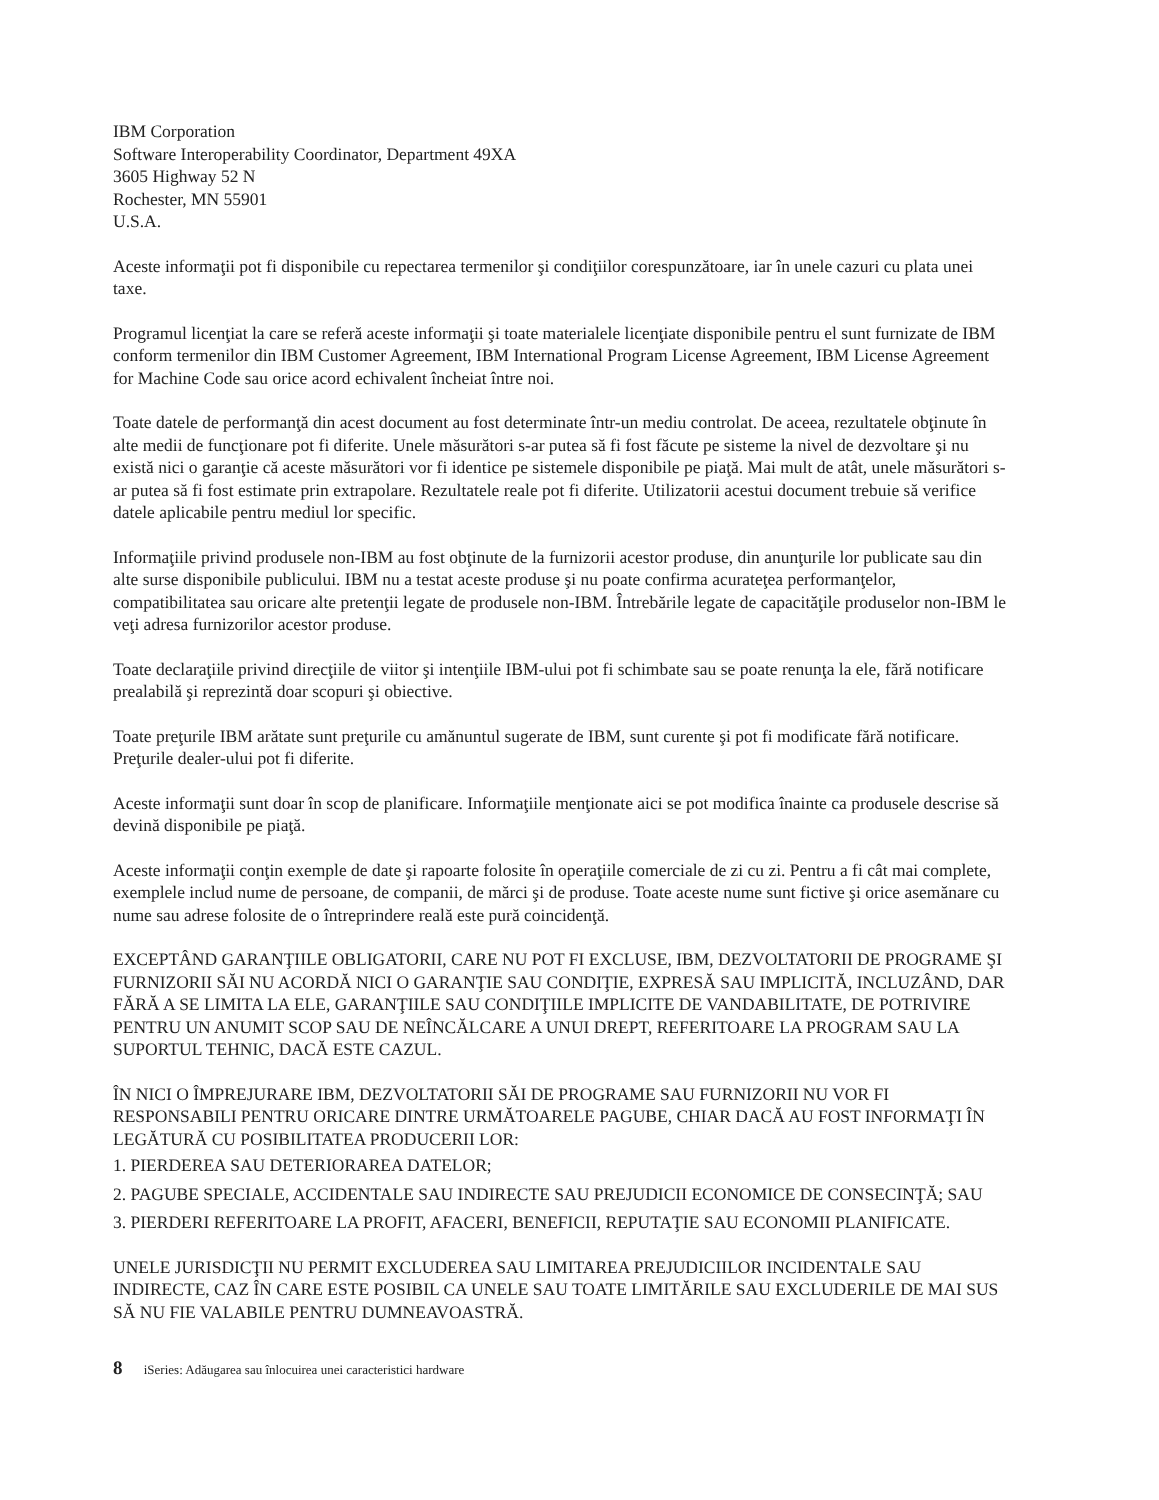IBM Corporation
Software Interoperability Coordinator, Department 49XA
3605 Highway 52 N
Rochester, MN 55901
U.S.A.
Aceste informaţii pot fi disponibile cu repectarea termenilor şi condiţiilor corespunzătoare, iar în unele cazuri cu plata unei taxe.
Programul licenţiat la care se referă aceste informaţii şi toate materialele licenţiate disponibile pentru el sunt furnizate de IBM conform termenilor din IBM Customer Agreement, IBM International Program License Agreement, IBM License Agreement for Machine Code sau orice acord echivalent încheiat între noi.
Toate datele de performanţă din acest document au fost determinate într-un mediu controlat. De aceea, rezultatele obţinute în alte medii de funcţionare pot fi diferite. Unele măsurători s-ar putea să fi fost făcute pe sisteme la nivel de dezvoltare şi nu există nici o garanţie că aceste măsurători vor fi identice pe sistemele disponibile pe piaţă. Mai mult de atât, unele măsurători s-ar putea să fi fost estimate prin extrapolare. Rezultatele reale pot fi diferite. Utilizatorii acestui document trebuie să verifice datele aplicabile pentru mediul lor specific.
Informaţiile privind produsele non-IBM au fost obţinute de la furnizorii acestor produse, din anunţurile lor publicate sau din alte surse disponibile publicului. IBM nu a testat aceste produse şi nu poate confirma acurateţea performanţelor, compatibilitatea sau oricare alte pretenţii legate de produsele non-IBM. Întrebările legate de capacităţile produselor non-IBM le veţi adresa furnizorilor acestor produse.
Toate declaraţiile privind direcţiile de viitor şi intenţiile IBM-ului pot fi schimbate sau se poate renunţa la ele, fără notificare prealabilă şi reprezintă doar scopuri şi obiective.
Toate preţurile IBM arătate sunt preţurile cu amănuntul sugerate de IBM, sunt curente şi pot fi modificate fără notificare. Preţurile dealer-ului pot fi diferite.
Aceste informaţii sunt doar în scop de planificare. Informaţiile menţionate aici se pot modifica înainte ca produsele descrise să devină disponibile pe piaţă.
Aceste informaţii conţin exemple de date şi rapoarte folosite în operaţiile comerciale de zi cu zi. Pentru a fi cât mai complete, exemplele includ nume de persoane, de companii, de mărci şi de produse. Toate aceste nume sunt fictive şi orice asemănare cu nume sau adrese folosite de o întreprindere reală este pură coincidenţă.
EXCEPTÂND GARANŢIILE OBLIGATORII, CARE NU POT FI EXCLUSE, IBM, DEZVOLTATORII DE PROGRAME ŞI FURNIZORII SĂI NU ACORDĂ NICI O GARANŢIE SAU CONDIŢIE, EXPRESĂ SAU IMPLICITĂ, INCLUZÂND, DAR FĂRĂ A SE LIMITA LA ELE, GARANŢIILE SAU CONDIŢIILE IMPLICITE DE VANDABILITATE, DE POTRIVIRE PENTRU UN ANUMIT SCOP SAU DE NEÎNCĂLCARE A UNUI DREPT, REFERITOARE LA PROGRAM SAU LA SUPORTUL TEHNIC, DACĂ ESTE CAZUL.
ÎN NICI O ÎMPREJURARE IBM, DEZVOLTATORII SĂI DE PROGRAME SAU FURNIZORII NU VOR FI RESPONSABILI PENTRU ORICARE DINTRE URMĂTOARELE PAGUBE, CHIAR DACĂ AU FOST INFORMAŢI ÎN LEGĂTURĂ CU POSIBILITATEA PRODUCERII LOR:
1. PIERDEREA SAU DETERIORAREA DATELOR;
2. PAGUBE SPECIALE, ACCIDENTALE SAU INDIRECTE SAU PREJUDICII ECONOMICE DE CONSECINŢĂ; SAU
3. PIERDERI REFERITOARE LA PROFIT, AFACERI, BENEFICII, REPUTAŢIE SAU ECONOMII PLANIFICATE.
UNELE JURISDICŢII NU PERMIT EXCLUDEREA SAU LIMITAREA PREJUDICIILOR INCIDENTALE SAU INDIRECTE, CAZ ÎN CARE ESTE POSIBIL CA UNELE SAU TOATE LIMITĂRILE SAU EXCLUDERILE DE MAI SUS SĂ NU FIE VALABILE PENTRU DUMNEAVOASTRĂ.
8 iSeries: Adăugarea sau înlocuirea unei caracteristici hardware